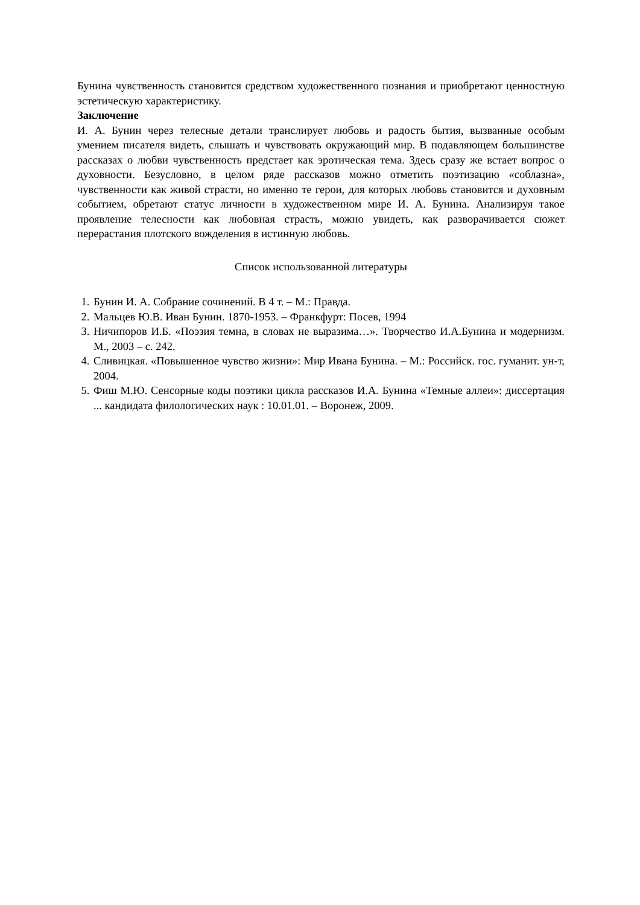Бунина чувственность становится средством художественного познания и приобретают ценностную эстетическую характеристику.
Заключение
И. А. Бунин через телесные детали транслирует любовь и радость бытия, вызванные особым умением писателя видеть, слышать и чувствовать окружающий мир. В подавляющем большинстве рассказах о любви чувственность предстает как эротическая тема. Здесь сразу же встает вопрос о духовности. Безусловно, в целом ряде рассказов можно отметить поэтизацию «соблазна», чувственности как живой страсти, но именно те герои, для которых любовь становится и духовным событием, обретают статус личности в художественном мире И. А. Бунина. Анализируя такое проявление телесности как любовная страсть, можно увидеть, как разворачивается сюжет перерастания плотского вожделения в истинную любовь.
Список использованной литературы
1. Бунин И. А. Собрание сочинений. В 4 т. – М.: Правда.
2. Мальцев Ю.В. Иван Бунин. 1870-1953. – Франкфурт: Посев, 1994
3. Ничипоров И.Б. «Поэзия темна, в словах не выразима…». Творчество И.А.Бунина и модернизм. М., 2003 – с. 242.
4. Сливицкая. «Повышенное чувство жизни»: Мир Ивана Бунина. – М.: Российск. гос. гуманит. ун-т, 2004.
5. Фиш М.Ю. Сенсорные коды поэтики цикла рассказов И.А. Бунина «Темные аллеи»: диссертация ... кандидата филологических наук : 10.01.01. – Воронеж, 2009.